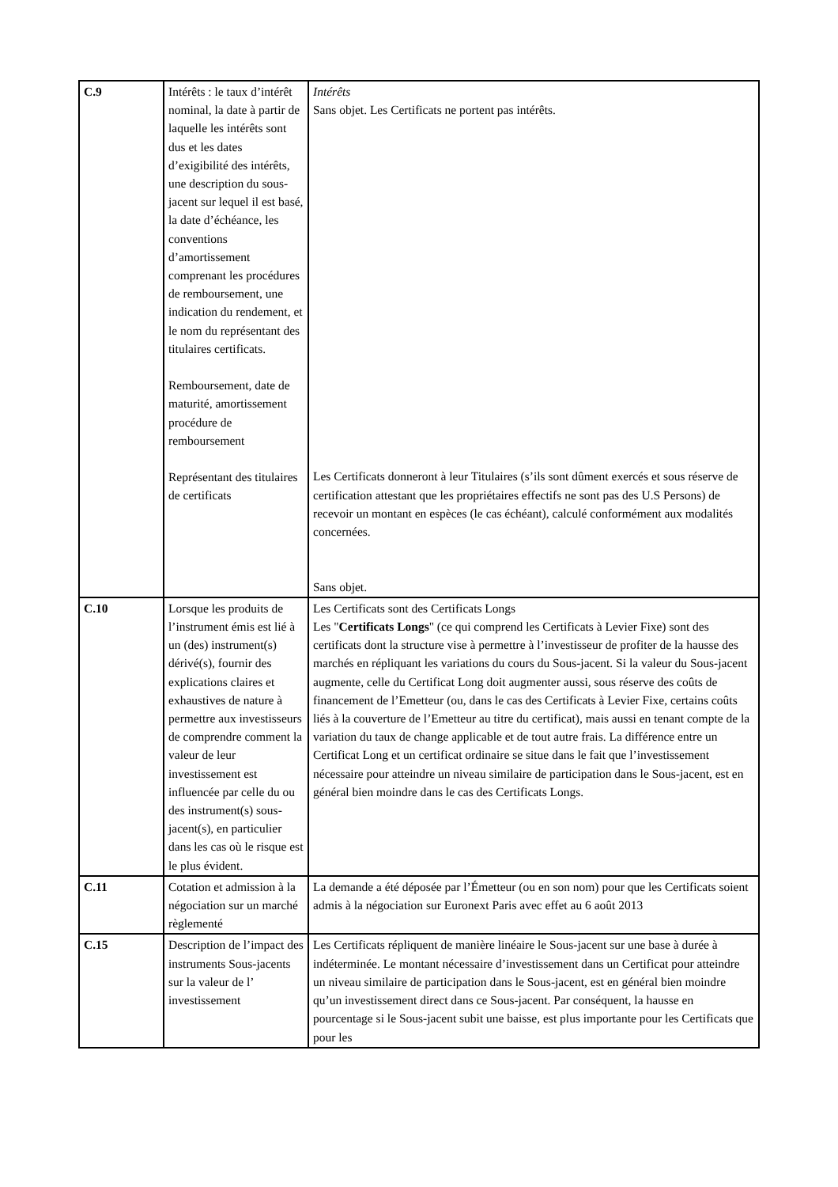| C.9 | Intérêts : le taux d’intérêt nominal, la date à partir de laquelle les intérêts sont dus et les dates d’exigibilité des intérêts, une description du sous-jacent sur lequel il est basé, la date d’échéance, les conventions d’amortissement comprenant les procédures de remboursement, une indication du rendement, et le nom du représentant des titulaires certificats. Remboursement, date de maturité, amortissement procédure de remboursement Représentant des titulaires de certificats | Intérêts Sans objet. Les Certificats ne portent pas intérêts. Les Certificats donneront à leur Titulaires (s’ils sont dûment exercés et sous réserve de certification attestant que les propriétaires effectifs ne sont pas des U.S Persons) de recevoir un montant en espèces (le cas échéant), calculé conformément aux modalités concernées. Sans objet. |
| C.10 | Lorsque les produits de l’instrument émis est lié à un (des) instrument(s) dérivé(s), fournir des explications claires et exhaustives de nature à permettre aux investisseurs de comprendre comment la valeur de leur investissement est influencée par celle du ou des instrument(s) sous-jacent(s), en particulier dans les cas où le risque est le plus évident. | Les Certificats sont des Certificats Longs Les " Certificats Longs " (ce qui comprend les Certificats à Levier Fixe) sont des certificats dont la structure vise à permettre à l’investisseur de profiter de la hausse des marchés en répliquant les variations du cours du Sous-jacent. Si la valeur du Sous-jacent augmente, celle du Certificat Long doit augmenter aussi, sous réserve des coûts de financement de l’Emetteur (ou, dans le cas des Certificats à Levier Fixe, certains coûts liés à la couverture de l’Emetteur au titre du certificat), mais aussi en tenant compte de la variation du taux de change applicable et de tout autre frais. La différence entre un Certificat Long et un certificat ordinaire se situe dans le fait que l’investissement nécessaire pour atteindre un niveau similaire de participation dans le Sous-jacent, est en général bien moindre dans le cas des Certificats Longs. |
| C.11 | Cotation et admission à la négociation sur un marché règlementé | La demande a été déposée par l’Émetteur (ou en son nom) pour que les Certificats soient admis à la négociation sur Euronext Paris avec effet au 6 août 2013 |
| C.15 | Description de l’impact des instruments Sous-jacents sur la valeur de l’ investissement | Les Certificats répliquent de manière linéaire le Sous-jacent sur une base à durée à indéterminée. Le montant nécessaire d’investissement dans un Certificat pour atteindre un niveau similaire de participation dans le Sous-jacent, est en général bien moindre qu’un investissement direct dans ce Sous-jacent. Par conséquent, la hausse en pourcentage si le Sous-jacent subit une baisse, est plus importante pour les Certificats que pour les |